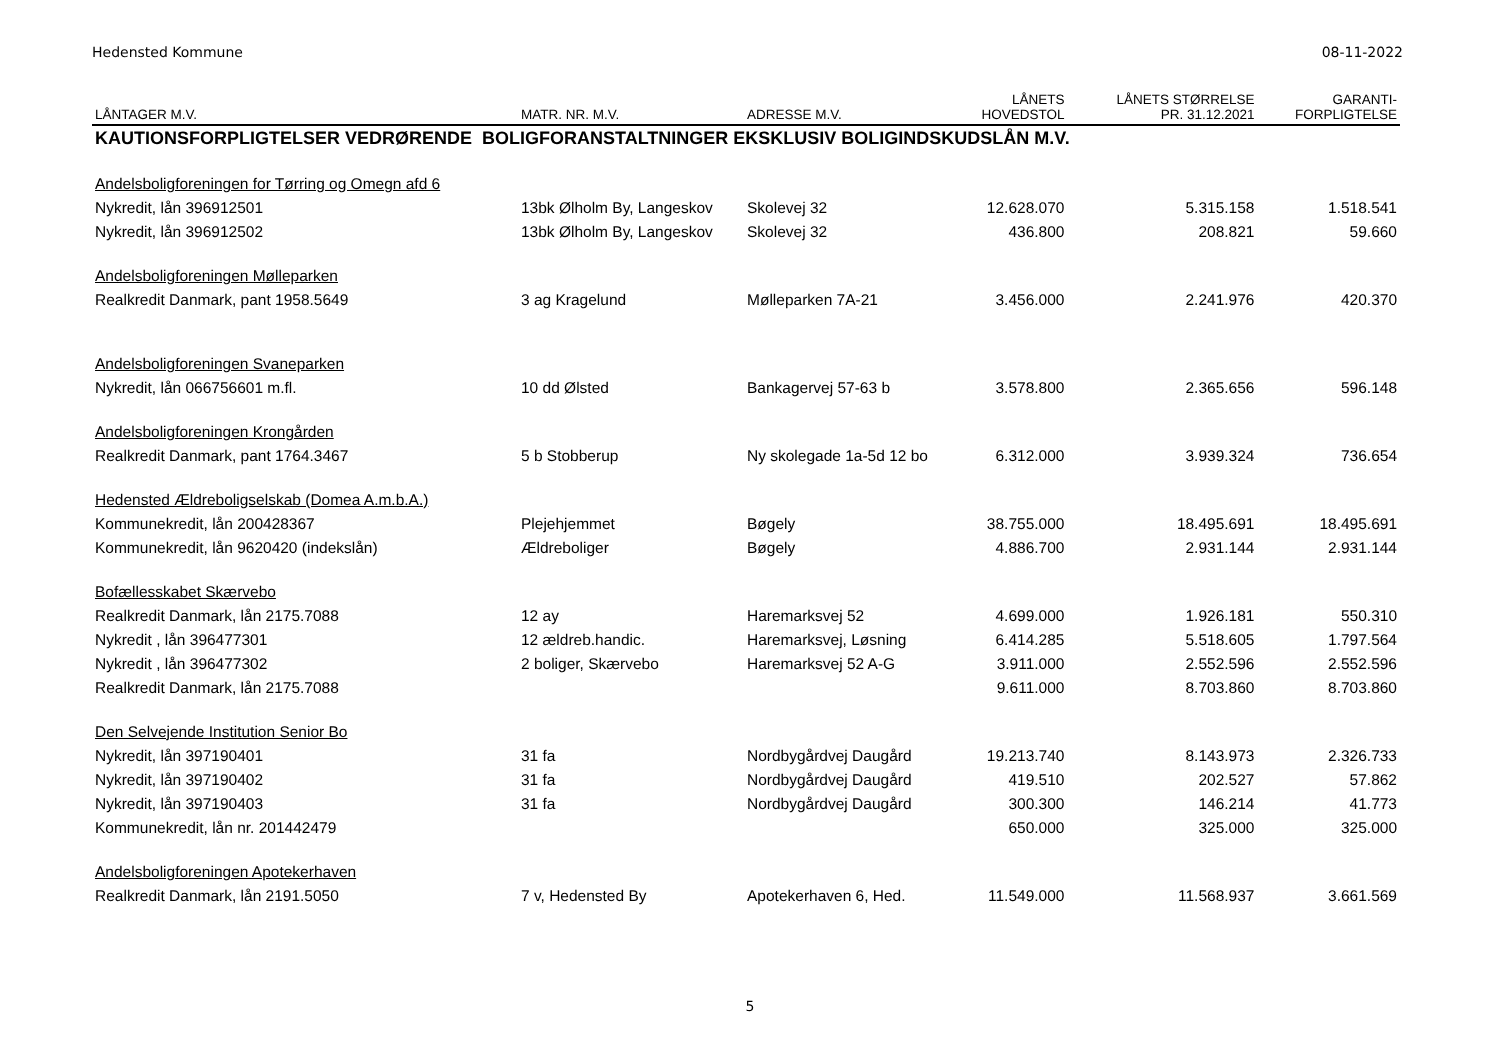Hedensted Kommune 08-11-2022
| LÅNTAGER M.V. | MATR. NR. M.V. | ADRESSE M.V. | LÅNETS HOVEDSTOL | LÅNETS STØRRELSE PR. 31.12.2021 | GARANTI- FORPLIGTELSE |
| --- | --- | --- | --- | --- | --- |
| KAUTIONSFORPLIGTELSER VEDRØRENDE BOLIGFORANSTALTNINGER EKSKLUSIV BOLIGINDSKUDSLÅN M.V. | | | | | |
| Andelsboligforeningen for Tørring og Omegn afd 6 | | | | | |
| Nykredit, lån 396912501 | 13bk Ølholm By, Langeskov | Skolevej 32 | 12.628.070 | 5.315.158 | 1.518.541 |
| Nykredit, lån 396912502 | 13bk Ølholm By, Langeskov | Skolevej 32 | 436.800 | 208.821 | 59.660 |
| Andelsboligforeningen Mølleparken | | | | | |
| Realkredit Danmark, pant 1958.5649 | 3 ag Kragelund | Mølleparken 7A-21 | 3.456.000 | 2.241.976 | 420.370 |
| Andelsboligforeningen Svaneparken | | | | | |
| Nykredit, lån 066756601 m.fl. | 10 dd Ølsted | Bankagervej 57-63 b | 3.578.800 | 2.365.656 | 596.148 |
| Andelsboligforeningen Krongården | | | | | |
| Realkredit Danmark, pant 1764.3467 | 5 b Stobberup | Ny skolegade 1a-5d 12 bo | 6.312.000 | 3.939.324 | 736.654 |
| Hedensted Ældreboligselskab (Domea A.m.b.A.) | | | | | |
| Kommunekredit, lån 200428367 | Plejehjemmet | Bøgely | 38.755.000 | 18.495.691 | 18.495.691 |
| Kommunekredit, lån 9620420 (indekslån) | Ældreboliger | Bøgely | 4.886.700 | 2.931.144 | 2.931.144 |
| Bofællesskabet Skærvebo | | | | | |
| Realkredit Danmark, lån 2175.7088 | 12 ay | Haremarksvej 52 | 4.699.000 | 1.926.181 | 550.310 |
| Nykredit , lån 396477301 | 12 ældreb.handic. | Haremarksvej, Løsning | 6.414.285 | 5.518.605 | 1.797.564 |
| Nykredit , lån 396477302 | 2 boliger, Skærvebo | Haremarksvej 52 A-G | 3.911.000 | 2.552.596 | 2.552.596 |
| Realkredit Danmark, lån 2175.7088 | | | 9.611.000 | 8.703.860 | 8.703.860 |
| Den Selvejende Institution Senior Bo | | | | | |
| Nykredit, lån 397190401 | 31 fa | Nordbygårdvej Daugård | 19.213.740 | 8.143.973 | 2.326.733 |
| Nykredit, lån 397190402 | 31 fa | Nordbygårdvej Daugård | 419.510 | 202.527 | 57.862 |
| Nykredit, lån 397190403 | 31 fa | Nordbygårdvej Daugård | 300.300 | 146.214 | 41.773 |
| Kommunekredit, lån nr. 201442479 | | | 650.000 | 325.000 | 325.000 |
| Andelsboligforeningen Apotekerhaven | | | | | |
| Realkredit Danmark, lån 2191.5050 | 7 v, Hedensted By | Apotekerhaven 6, Hed. | 11.549.000 | 11.568.937 | 3.661.569 |
5